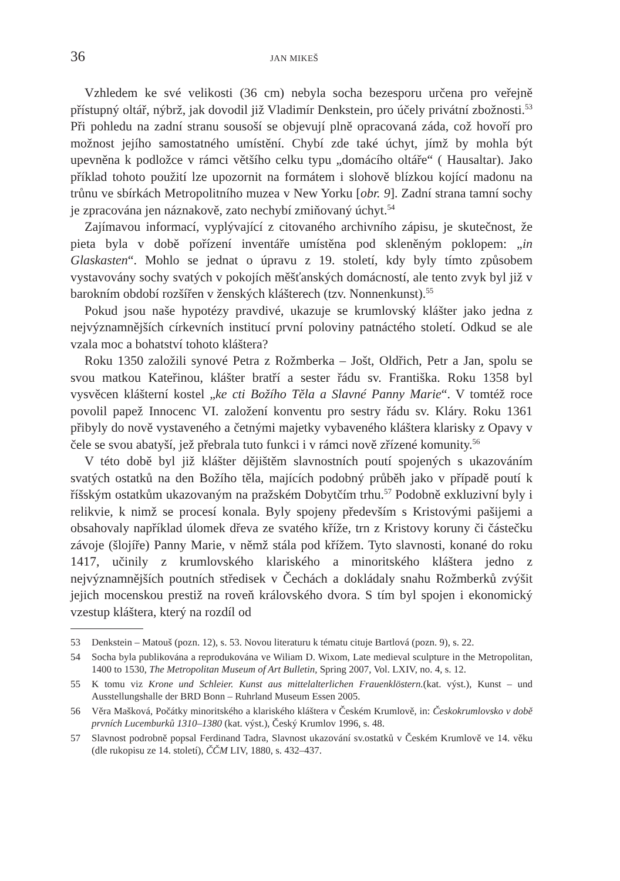36 JAN MIKEŠ
Vzhledem ke své velikosti (36 cm) nebyla socha bezesporu určena pro veřejně přístupný oltář, nýbrž, jak dovodil již Vladimír Denkstein, pro účely privátní zbožnosti.<sup>53</sup> Při pohledu na zadní stranu sousoší se objevují plně opracovaná záda, což hovoří pro možnost jejího samostatného umístění. Chybí zde také úchyt, jímž by mohla být upevněna k podložce v rámci většího celku typu „domácího oltáře“ ( Hausaltar). Jako příklad tohoto použití lze upozornit na formátem i slohově blízkou kojící madonu na trůnu ve sbírkách Metropolitního muzea v New Yorku [obr. 9]. Zadní strana tamní sochy je zpracována jen náznakově, zato nechybí zmiňovaný úchyt.<sup>54</sup>
Zajímavou informací, vyplývající z citovaného archivního zápisu, je skutečnost, že pieta byla v době pořízení inventáře umístěna pod skleněným poklopem: „in Glaskasten“. Mohlo se jednat o úpravu z 19. století, kdy byly tímto způsobem vystavovány sochy svatých v pokojích měšťanských domácností, ale tento zvyk byl již v barokním období rozšířen v ženských klášterech (tzv. Nonnenkunst).<sup>55</sup>
Pokud jsou naše hypotézy pravdivé, ukazuje se krumlovský klášter jako jedna z nejvýznamnějších církevních institucí první poloviny patnáctého století. Odkud se ale vzala moc a bohatství tohoto kláštera?
Roku 1350 založili synové Petra z Rožmberka – Jošt, Oldřich, Petr a Jan, spolu se svou matkou Kateřinou, klášter bratří a sester řádu sv. Františka. Roku 1358 byl vysvěcen klášterní kostel „ke cti Božího Těla a Slavné Panny Marie“. V tomtéž roce povolil papež Innocenc VI. založení konventu pro sestry řádu sv. Kláry. Roku 1361 přibyly do nově vystaveného a četnými majetky vybaveného kláštera klarisky z Opavy v čele se svou abatyší, jež přebrala tuto funkci i v rámci nově zřízené komunity.<sup>56</sup>
V této době byl již klášter dějištěm slavnostních poutí spojených s ukazováním svatých ostatků na den Božího těla, majících podobný průběh jako v případě poutí k říšským ostatkům ukazovaným na pražském Dobytčím trhu.<sup>57</sup> Podobně exkluzivní byly i relikvie, k nimž se procesí konala. Byly spojeny především s Kristovými pašijemi a obsahovaly například úlomek dřeva ze svatého kříže, trn z Kristovy koruny či částečku závoje (šlojíře) Panny Marie, v němž stála pod křížem. Tyto slavnosti, konané do roku 1417, učinily z krumlovského klariského a minoritského kláštera jedno z nejvýznamnějších poutních středisek v Čechách a dokládaly snahu Rožmberků zvýšit jejich mocenskou prestiž na roveň královského dvora. S tím byl spojen i ekonomický vzestup kláštera, který na rozdíl od
53 Denkstein – Matouš (pozn. 12), s. 53. Novou literaturu k tématu cituje Bartlová (pozn. 9), s. 22.
54 Socha byla publikována a reprodukována ve Wiliam D. Wixom, Late medieval sculpture in the Metropolitan, 1400 to 1530, The Metropolitan Museum of Art Bulletin, Spring 2007, Vol. LXIV, no. 4, s. 12.
55 K tomu viz Krone und Schleier. Kunst aus mittelalterlichen Frauenklöstern.(kat. výst.), Kunst – und Ausstellungshalle der BRD Bonn – Ruhrland Museum Essen 2005.
56 Věra Mašková, Počátky minoritského a klariského kláštera v Českém Krumlově, in: Českokrumlovsko v době prvních Lucemburků 1310–1380 (kat. výst.), Český Krumlov 1996, s. 48.
57 Slavnost podrobně popsal Ferdinand Tadra, Slavnost ukazování sv.ostatků v Českém Krumlově ve 14. věku (dle rukopisu ze 14. století), ČČM LIV, 1880, s. 432–437.